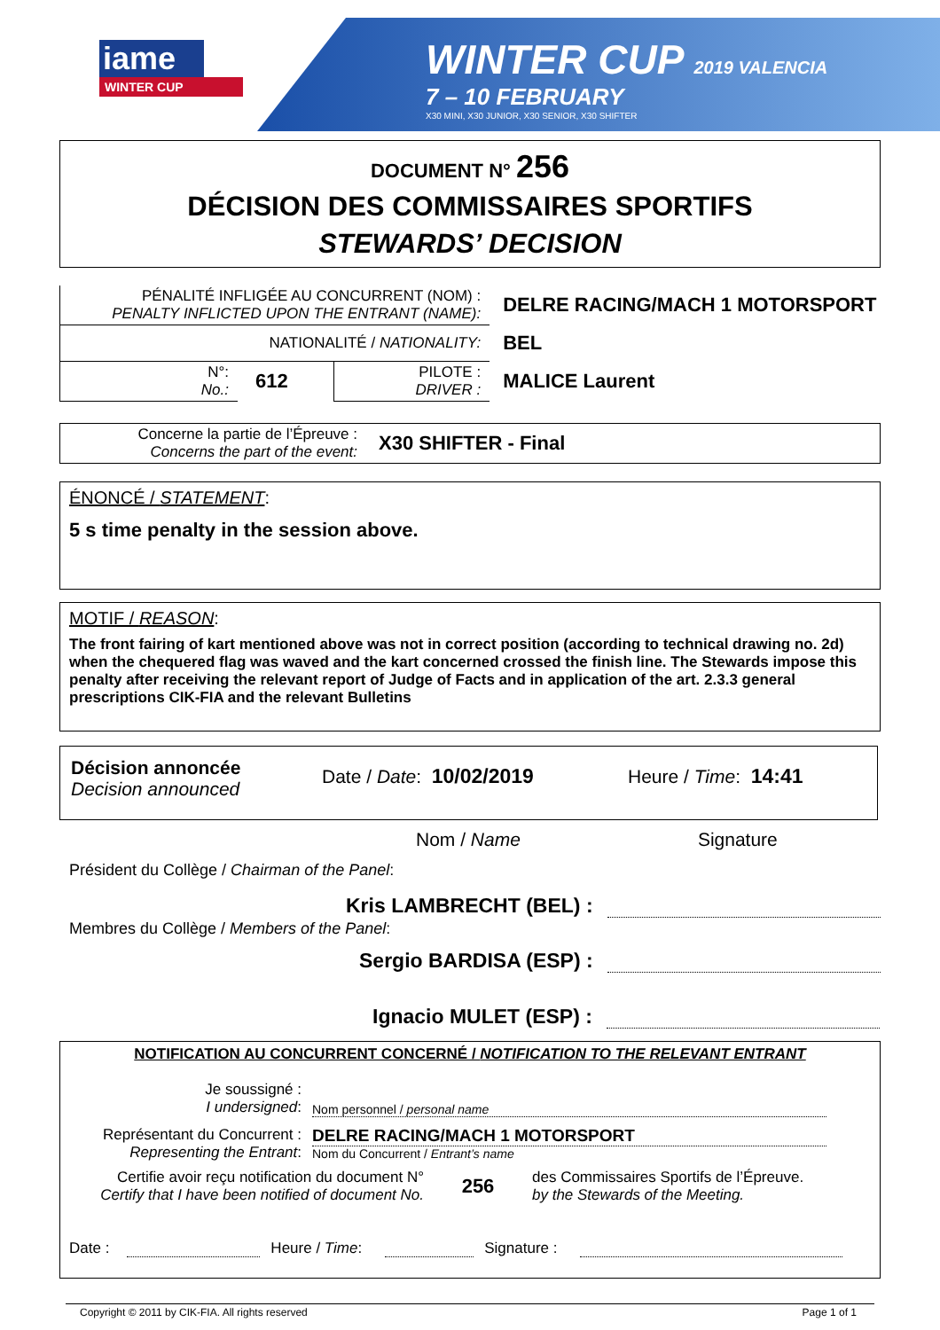iame
WINTER CUP
WINTER CUP 2019 VALENCIA
7 – 10 FEBRUARY
X30 MINI, X30 JUNIOR, X30 SENIOR, X30 SHIFTER
DOCUMENT N° 256
DÉCISION DES COMMISSAIRES SPORTIFS
STEWARDS’ DECISION
| PÉNALITÉ INFLIGÉE AU CONCURRENT (NOM) : PENALTY INFLICTED UPON THE ENTRANT (NAME): | | | DELRE RACING/MACH 1 MOTORSPORT |
| NATIONALITÉ / NATIONALITY: | | | BEL |
| N°: No.: | 612 | PILOTE : DRIVER : | MALICE Laurent |
Concerne la partie de l’Épreuve :
Concerns the part of the event:
X30 SHIFTER - Final
ÉNONCÉ / STATEMENT:
5 s time penalty in the session above.
MOTIF / REASON:
The front fairing of kart mentioned above was not in correct position (according to technical drawing no. 2d) when the chequered flag was waved and the kart concerned crossed the finish line. The Stewards impose this penalty after receiving the relevant report of Judge of Facts and in application of the art. 2.3.3 general prescriptions CIK-FIA and the relevant Bulletins
Décision annoncée
Decision announced
Date / Date: 10/02/2019 Heure / Time: 14:41
Nom / Name Signature
Président du Collège / Chairman of the Panel:
Kris LAMBRECHT (BEL) :
Membres du Collège / Members of the Panel:
Sergio BARDISA (ESP) :
Ignacio MULET (ESP) :
NOTIFICATION AU CONCURRENT CONCERNÉ / NOTIFICATION TO THE RELEVANT ENTRANT
Je soussigné :
I undersigned:
Nom personnel / personal name
Représentant du Concurrent :
Representing the Entrant:
DELRE RACING/MACH 1 MOTORSPORT
Nom du Concurrent / Entrant’s name
Certifie avoir reçu notification du document N°
Certify that I have been notified of document No.
256
des Commissaires Sportifs de l’Épreuve.
by the Stewards of the Meeting.
Date : Heure / Time: Signature :
Copyright © 2011 by CIK-FIA. All rights reserved Page 1 of 1